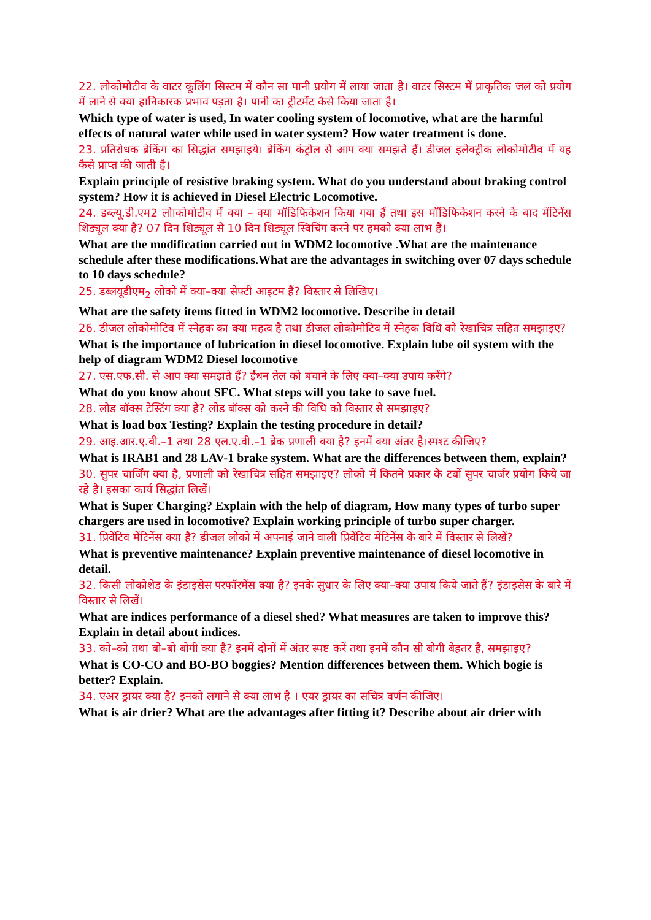22. लोकोमोटीव के वाटर कूलिंग सिस्टम में कौन सा पानी प्रयोग में लाया जाता है। वाटर सिस्टम में प्राकृतिक जल को प्रयोग में लाने से क्या हानिकारक प्रभाव पड़ता है। पानी का ट्रीटमेंट कैसे किया जाता है।
Which type of water is used, In water cooling system of locomotive, what are the harmful effects of natural water while used in water system? How water treatment is done.
23. प्रतिरोधक ब्रेकिंग का सिद्धांत समझाइये। ब्रेकिंग कंट्रोल से आप क्या समझते हैं। डीजल इलेक्ट्रीक लोकोमोटीव में यह कैसे प्राप्त की जाती है।
Explain principle of resistive braking system. What do you understand about braking control system? How it is achieved in Diesel Electric Locomotive.
24. डब्ल्यू.डी.एम2 लोाकोमोटीव में क्या – क्या मॉडिफिकेशन किया गया हैं तथा इस मॉडिफिकेशन करने के बाद मेंटिनेंस शिड्यूल क्या है? 07 दिन शिड्यूल से 10 दिन शिड्यूल स्विचिंग करने पर हमको क्या लाभ हैं।
What are the modification carried out in WDM2 locomotive .What are the maintenance schedule after these modifications.What are the advantages in switching over 07 days schedule to 10 days schedule?
25. डब्लयूडीएम<sub>2</sub> लोको में क्या–क्या सेफ्टी आइटम हैं? विस्तार से लिखिए।
What are the safety items fitted in WDM2 locomotive. Describe in detail
26. डीजल लोकोमोटिव में स्नेहक का क्या महत्व है तथा डीजल लोकोमोटिव में स्नेहक विधि को रेखाचित्र सहित समझाइए?
What is the importance of lubrication in diesel locomotive. Explain lube oil system with the help of diagram WDM2 Diesel locomotive
27. एस.एफ.सी. से आप क्या समझते हैं? ईंधन तेल को बचाने के लिए क्या–क्या उपाय करेंगे?
What do you know about SFC. What steps will you take to save fuel.
28. लोड बॉक्स टेस्टिंग क्या है? लोड बॉक्स को करने की विधि को विस्तार से समझाइए?
What is load box Testing? Explain the testing procedure in detail?
29. आइ.आर.ए.बी.–1 तथा 28 एल.ए.वी.–1 ब्रेक प्रणाली क्या है? इनमें क्या अंतर है।स्पश्ट कीजिए?
What is IRAB1 and 28 LAV-1 brake system. What are the differences between them, explain?
30. सुपर चार्जिंग क्या है, प्रणाली को रेखाचित्र सहित समझाइए? लोको में कितने प्रकार के टर्बो सुपर चार्जर प्रयोग किये जा रहे है। इसका कार्य सिद्धांत लिखें।
What is Super Charging? Explain with the help of diagram, How many types of turbo super chargers are used in locomotive? Explain working principle of turbo super charger.
31. प्रिवेंटिव मेंटिनेंस क्या है? डीजल लोको में अपनाई जाने वाली प्रिवेंटिव मेंटिनेंस के बारे में विस्तार से लिखें?
What is preventive maintenance? Explain preventive maintenance of diesel locomotive in detail.
32. किसी लोकोशेड के इंडाइसेस परफॉरमेंस क्या है? इनके सुधार के लिए क्या–क्या उपाय किये जाते हैं? इंडाइसेस के बारे में विस्तार से लिखें।
What are indices performance of a diesel shed? What measures are taken to improve this? Explain in detail about indices.
33. को–को तथा बो–बो बोगी क्या है? इनमें दोनों में अंतर स्पष्ट करें तथा इनमें कौन सी बोगी बेहतर है, समझाइए?
What is CO-CO and BO-BO boggies? Mention differences between them. Which bogie is better? Explain.
34. एअर ड्रायर क्या है? इनको लगाने से क्या लाभ है । एयर ड्रायर का सचित्र वर्णन कीजिए।
What is air drier? What are the advantages after fitting it? Describe about air drier with